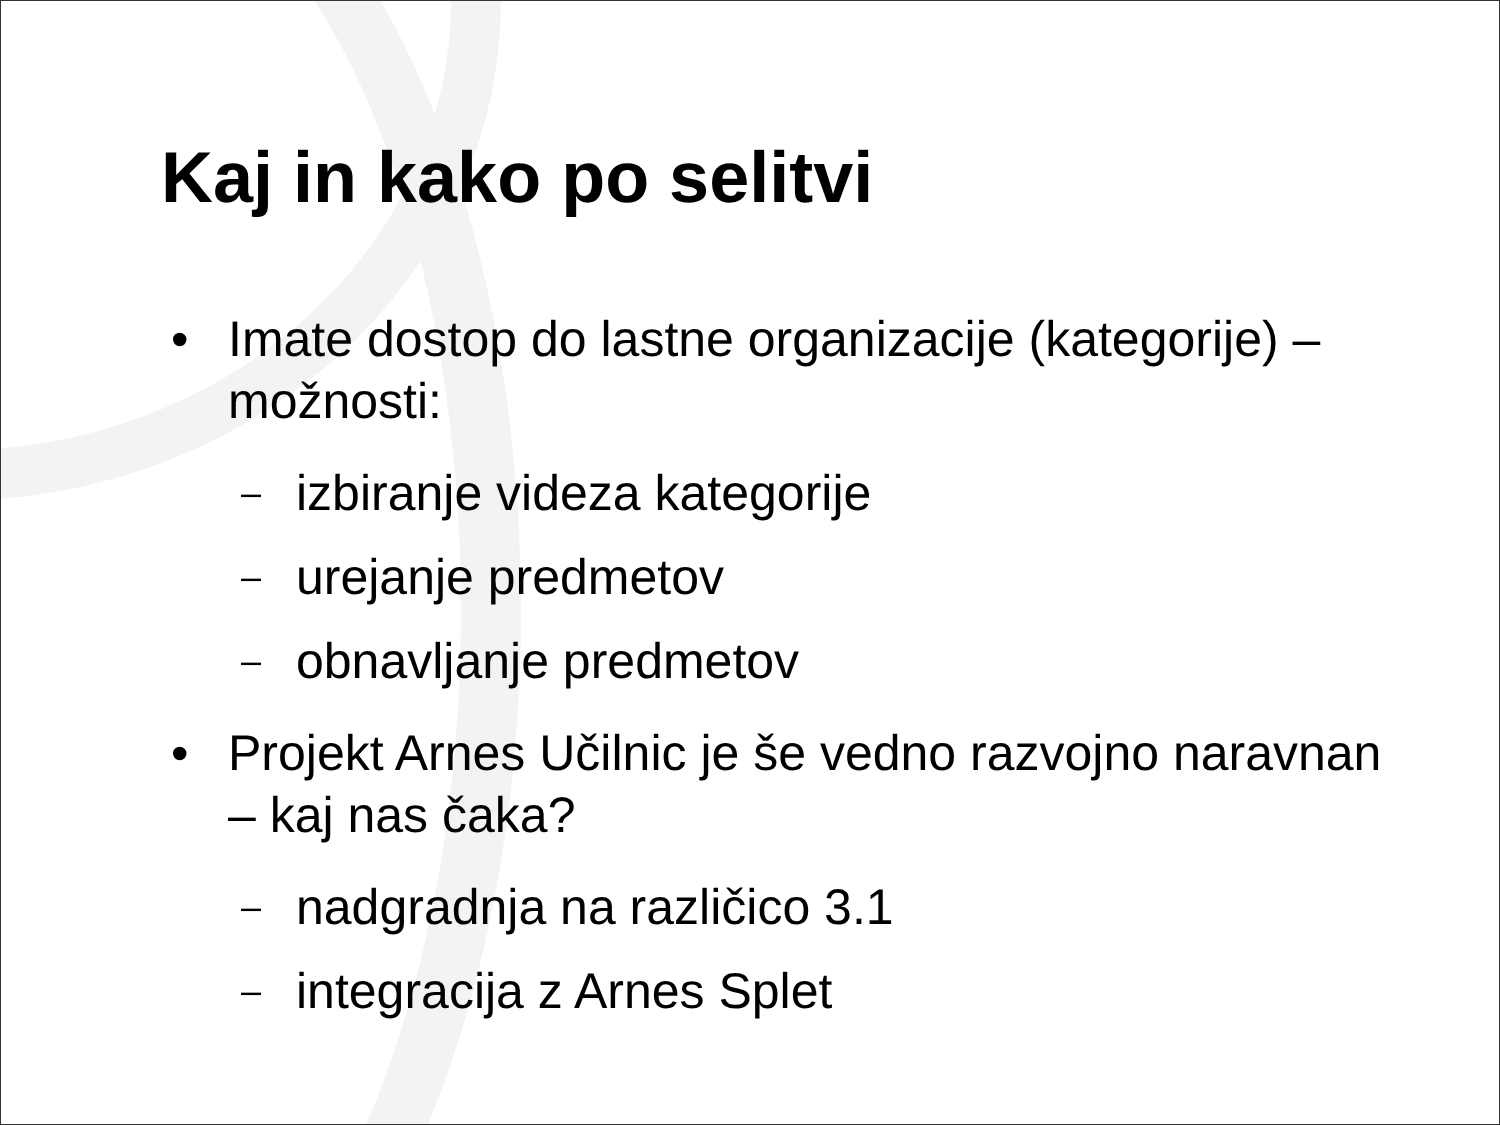Kaj in kako po selitvi
• Imate dostop do lastne organizacije (kategorije) – možnosti:
– izbiranje videza kategorije
– urejanje predmetov
– obnavljanje predmetov
• Projekt Arnes Učilnic je še vedno razvojno naravnan – kaj nas čaka?
– nadgradnja na različico 3.1
– integracija z Arnes Splet